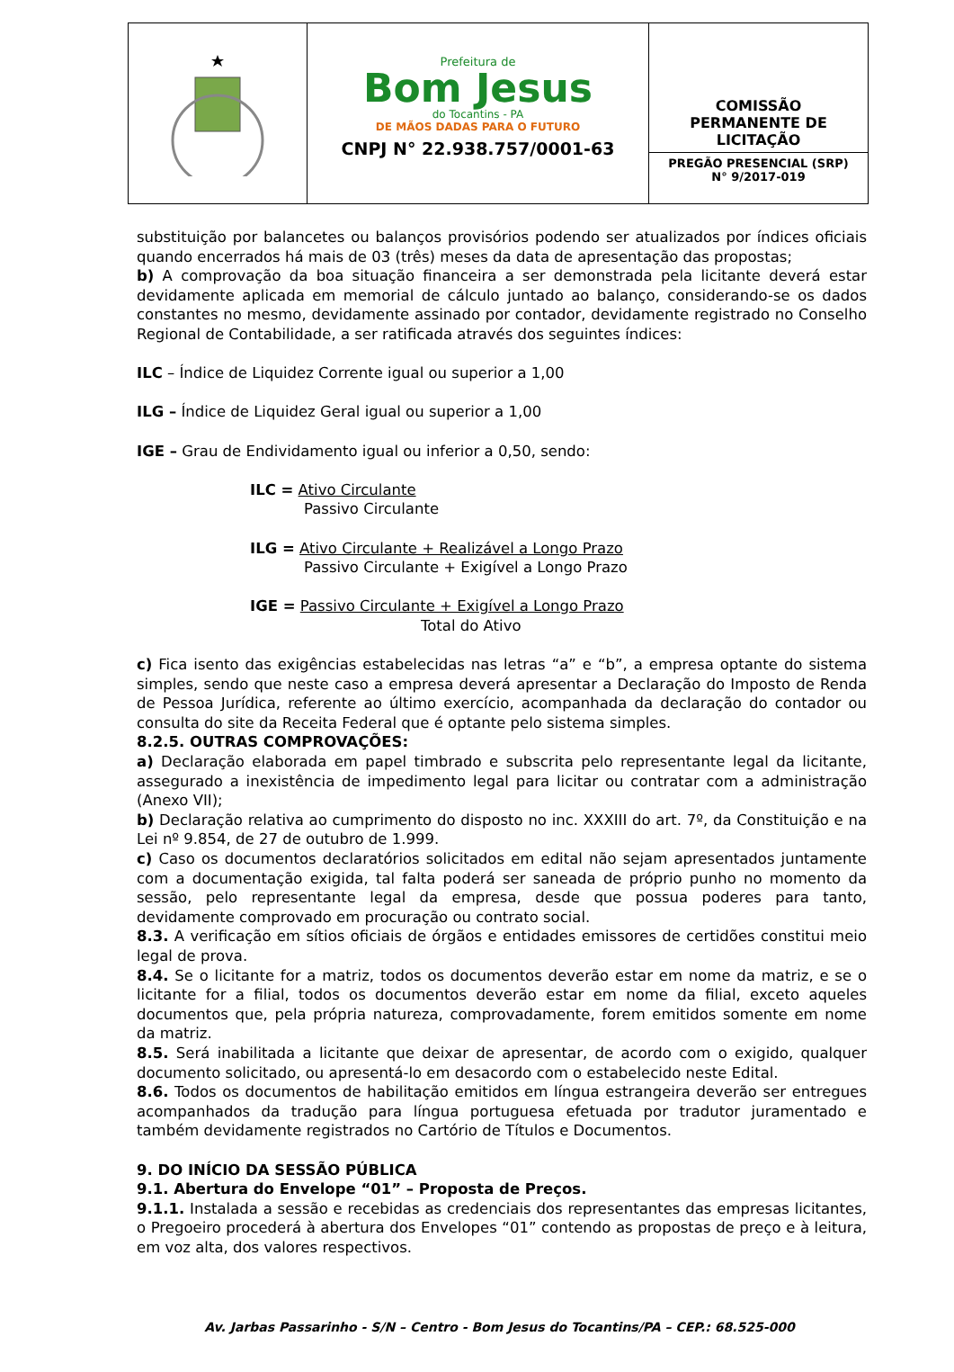Prefeitura de
Bom Jesus
do Tocantins - PA
DE MÃOS DADAS PARA O FUTURO
CNPJ N° 22.938.757/0001-63
COMISSÃO
PERMANENTE DE
LICITAÇÃO
PREGÃO PRESENCIAL (SRP)
N° 9/2017-019
substituição por balancetes ou balanços provisórios podendo ser atualizados por índices oficiais quando encerrados há mais de 03 (três) meses da data de apresentação das propostas;
b) A comprovação da boa situação financeira a ser demonstrada pela licitante deverá estar devidamente aplicada em memorial de cálculo juntado ao balanço, considerando-se os dados constantes no mesmo, devidamente assinado por contador, devidamente registrado no Conselho Regional de Contabilidade, a ser ratificada através dos seguintes índices:
ILC – Índice de Liquidez Corrente igual ou superior a 1,00
ILG – Índice de Liquidez Geral igual ou superior a 1,00
IGE – Grau de Endividamento igual ou inferior a 0,50, sendo:
ILC = Ativo Circulante
Passivo Circulante
ILG = Ativo Circulante + Realizável a Longo Prazo
Passivo Circulante + Exigível a Longo Prazo
IGE = Passivo Circulante + Exigível a Longo Prazo
Total do Ativo
c) Fica isento das exigências estabelecidas nas letras “a” e “b”, a empresa optante do sistema simples, sendo que neste caso a empresa deverá apresentar a Declaração do Imposto de Renda de Pessoa Jurídica, referente ao último exercício, acompanhada da declaração do contador ou consulta do site da Receita Federal que é optante pelo sistema simples.
8.2.5. OUTRAS COMPROVAÇÕES:
a) Declaração elaborada em papel timbrado e subscrita pelo representante legal da licitante, assegurado a inexistência de impedimento legal para licitar ou contratar com a administração (Anexo VII);
b) Declaração relativa ao cumprimento do disposto no inc. XXXIII do art. 7º, da Constituição e na Lei nº 9.854, de 27 de outubro de 1.999.
c) Caso os documentos declaratórios solicitados em edital não sejam apresentados juntamente com a documentação exigida, tal falta poderá ser saneada de próprio punho no momento da sessão, pelo representante legal da empresa, desde que possua poderes para tanto, devidamente comprovado em procuração ou contrato social.
8.3. A verificação em sítios oficiais de órgãos e entidades emissores de certidões constitui meio legal de prova.
8.4. Se o licitante for a matriz, todos os documentos deverão estar em nome da matriz, e se o licitante for a filial, todos os documentos deverão estar em nome da filial, exceto aqueles documentos que, pela própria natureza, comprovadamente, forem emitidos somente em nome da matriz.
8.5. Será inabilitada a licitante que deixar de apresentar, de acordo com o exigido, qualquer documento solicitado, ou apresentá-lo em desacordo com o estabelecido neste Edital.
8.6. Todos os documentos de habilitação emitidos em língua estrangeira deverão ser entregues acompanhados da tradução para língua portuguesa efetuada por tradutor juramentado e também devidamente registrados no Cartório de Títulos e Documentos.
9. DO INÍCIO DA SESSÃO PÚBLICA
9.1. Abertura do Envelope “01” – Proposta de Preços.
9.1.1. Instalada a sessão e recebidas as credenciais dos representantes das empresas licitantes, o Pregoeiro procederá à abertura dos Envelopes “01” contendo as propostas de preço e à leitura, em voz alta, dos valores respectivos.
Av. Jarbas Passarinho - S/N – Centro - Bom Jesus do Tocantins/PA – CEP.: 68.525-000